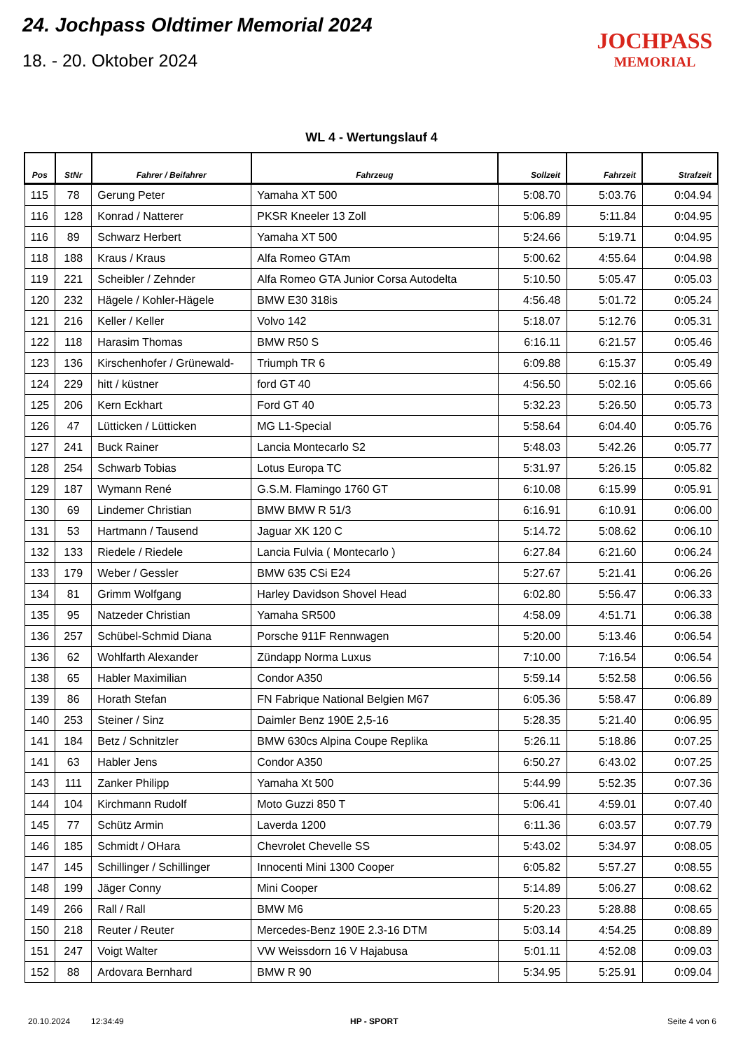24. Jochpass Oldtimer Memorial 2024
18. - 20. Oktober 2024
JOCHPASS
MEMORIAL
WL 4 - Wertungslauf 4
| Pos | StNr | Fahrer / Beifahrer | Fahrzeug | Sollzeit | Fahrzeit | Strafzeit |
| --- | --- | --- | --- | --- | --- | --- |
| 115 | 78 | Gerung Peter | Yamaha XT 500 | 5:08.70 | 5:03.76 | 0:04.94 |
| 116 | 128 | Konrad / Natterer | PKSR Kneeler 13 Zoll | 5:06.89 | 5:11.84 | 0:04.95 |
| 116 | 89 | Schwarz Herbert | Yamaha XT 500 | 5:24.66 | 5:19.71 | 0:04.95 |
| 118 | 188 | Kraus / Kraus | Alfa Romeo GTAm | 5:00.62 | 4:55.64 | 0:04.98 |
| 119 | 221 | Scheibler / Zehnder | Alfa Romeo GTA Junior Corsa Autodelta | 5:10.50 | 5:05.47 | 0:05.03 |
| 120 | 232 | Hägele / Kohler-Hägele | BMW E30 318is | 4:56.48 | 5:01.72 | 0:05.24 |
| 121 | 216 | Keller / Keller | Volvo 142 | 5:18.07 | 5:12.76 | 0:05.31 |
| 122 | 118 | Harasim Thomas | BMW R50 S | 6:16.11 | 6:21.57 | 0:05.46 |
| 123 | 136 | Kirschenhofer / Grünewald- | Triumph TR 6 | 6:09.88 | 6:15.37 | 0:05.49 |
| 124 | 229 | hitt / küstner | ford GT 40 | 4:56.50 | 5:02.16 | 0:05.66 |
| 125 | 206 | Kern Eckhart | Ford GT 40 | 5:32.23 | 5:26.50 | 0:05.73 |
| 126 | 47 | Lütticken / Lütticken | MG L1-Special | 5:58.64 | 6:04.40 | 0:05.76 |
| 127 | 241 | Buck Rainer | Lancia Montecarlo S2 | 5:48.03 | 5:42.26 | 0:05.77 |
| 128 | 254 | Schwarb Tobias | Lotus Europa TC | 5:31.97 | 5:26.15 | 0:05.82 |
| 129 | 187 | Wymann René | G.S.M. Flamingo 1760 GT | 6:10.08 | 6:15.99 | 0:05.91 |
| 130 | 69 | Lindemer Christian | BMW BMW R 51/3 | 6:16.91 | 6:10.91 | 0:06.00 |
| 131 | 53 | Hartmann / Tausend | Jaguar XK 120 C | 5:14.72 | 5:08.62 | 0:06.10 |
| 132 | 133 | Riedele / Riedele | Lancia Fulvia ( Montecarlo ) | 6:27.84 | 6:21.60 | 0:06.24 |
| 133 | 179 | Weber / Gessler | BMW 635 CSi E24 | 5:27.67 | 5:21.41 | 0:06.26 |
| 134 | 81 | Grimm Wolfgang | Harley Davidson Shovel Head | 6:02.80 | 5:56.47 | 0:06.33 |
| 135 | 95 | Natzeder Christian | Yamaha SR500 | 4:58.09 | 4:51.71 | 0:06.38 |
| 136 | 257 | Schübel-Schmid Diana | Porsche 911F Rennwagen | 5:20.00 | 5:13.46 | 0:06.54 |
| 136 | 62 | Wohlfarth Alexander | Zündapp Norma Luxus | 7:10.00 | 7:16.54 | 0:06.54 |
| 138 | 65 | Habler Maximilian | Condor A350 | 5:59.14 | 5:52.58 | 0:06.56 |
| 139 | 86 | Horath Stefan | FN Fabrique National Belgien M67 | 6:05.36 | 5:58.47 | 0:06.89 |
| 140 | 253 | Steiner / Sinz | Daimler Benz 190E 2,5-16 | 5:28.35 | 5:21.40 | 0:06.95 |
| 141 | 184 | Betz / Schnitzler | BMW 630cs Alpina Coupe Replika | 5:26.11 | 5:18.86 | 0:07.25 |
| 141 | 63 | Habler Jens | Condor A350 | 6:50.27 | 6:43.02 | 0:07.25 |
| 143 | 111 | Zanker Philipp | Yamaha Xt 500 | 5:44.99 | 5:52.35 | 0:07.36 |
| 144 | 104 | Kirchmann Rudolf | Moto Guzzi 850 T | 5:06.41 | 4:59.01 | 0:07.40 |
| 145 | 77 | Schütz Armin | Laverda 1200 | 6:11.36 | 6:03.57 | 0:07.79 |
| 146 | 185 | Schmidt / OHara | Chevrolet Chevelle SS | 5:43.02 | 5:34.97 | 0:08.05 |
| 147 | 145 | Schillinger / Schillinger | Innocenti Mini 1300 Cooper | 6:05.82 | 5:57.27 | 0:08.55 |
| 148 | 199 | Jäger Conny | Mini Cooper | 5:14.89 | 5:06.27 | 0:08.62 |
| 149 | 266 | Rall / Rall | BMW M6 | 5:20.23 | 5:28.88 | 0:08.65 |
| 150 | 218 | Reuter / Reuter | Mercedes-Benz 190E 2.3-16 DTM | 5:03.14 | 4:54.25 | 0:08.89 |
| 151 | 247 | Voigt Walter | VW Weissdorn 16 V Hajabusa | 5:01.11 | 4:52.08 | 0:09.03 |
| 152 | 88 | Ardovara Bernhard | BMW R 90 | 5:34.95 | 5:25.91 | 0:09.04 |
20.10.2024 12:34:49 HP - SPORT Seite 4 von 6